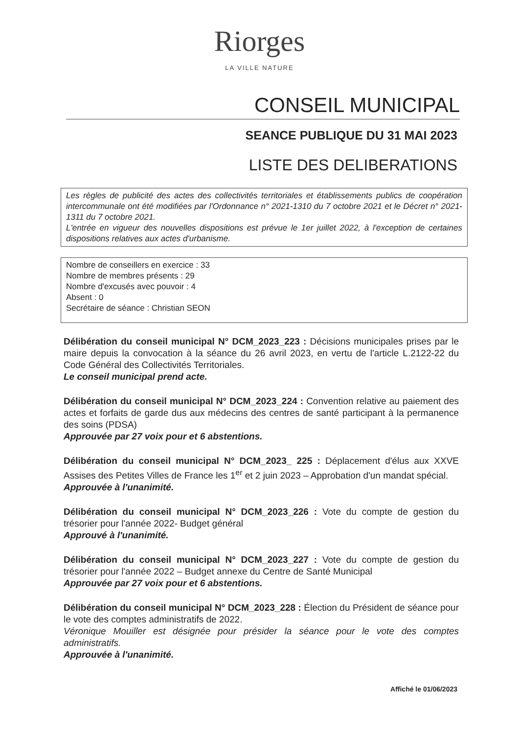Riorges
LA VILLE NATURE
CONSEIL MUNICIPAL
SEANCE PUBLIQUE DU 31 MAI 2023
LISTE DES DELIBERATIONS
Les règles de publicité des actes des collectivités territoriales et établissements publics de coopération intercommunale ont été modifiées par l'Ordonnance n° 2021-1310 du 7 octobre 2021 et le Décret n° 2021-1311 du 7 octobre 2021.
L'entrée en vigueur des nouvelles dispositions est prévue le 1er juillet 2022, à l'exception de certaines dispositions relatives aux actes d'urbanisme.
Nombre de conseillers en exercice : 33
Nombre de membres présents : 29
Nombre d'excusés avec pouvoir : 4
Absent : 0
Secrétaire de séance : Christian SEON
Délibération du conseil municipal N° DCM_2023_223 : Décisions municipales prises par le maire depuis la convocation à la séance du 26 avril 2023, en vertu de l'article L.2122-22 du Code Général des Collectivités Territoriales.
Le conseil municipal prend acte.
Délibération du conseil municipal N° DCM_2023_224 : Convention relative au paiement des actes et forfaits de garde dus aux médecins des centres de santé participant à la permanence des soins (PDSA)
Approuvée par 27 voix pour et 6 abstentions.
Délibération du conseil municipal N° DCM_2023_ 225 : Déplacement d'élus aux XXVE Assises des Petites Villes de France les 1<sup>er</sup> et 2 juin 2023 – Approbation d'un mandat spécial.
Approuvée à l'unanimité.
Délibération du conseil municipal N° DCM_2023_226 : Vote du compte de gestion du trésorier pour l'année 2022- Budget général
Approuvé à l'unanimité.
Délibération du conseil municipal N° DCM_2023_227 : Vote du compte de gestion du trésorier pour l'année 2022 – Budget annexe du Centre de Santé Municipal
Approuvée par 27 voix pour et 6 abstentions.
Délibération du conseil municipal N° DCM_2023_228 : Élection du Président de séance pour le vote des comptes administratifs de 2022.
Véronique Mouiller est désignée pour présider la séance pour le vote des comptes administratifs.
Approuvée à l'unanimité.
Affiché le 01/06/2023